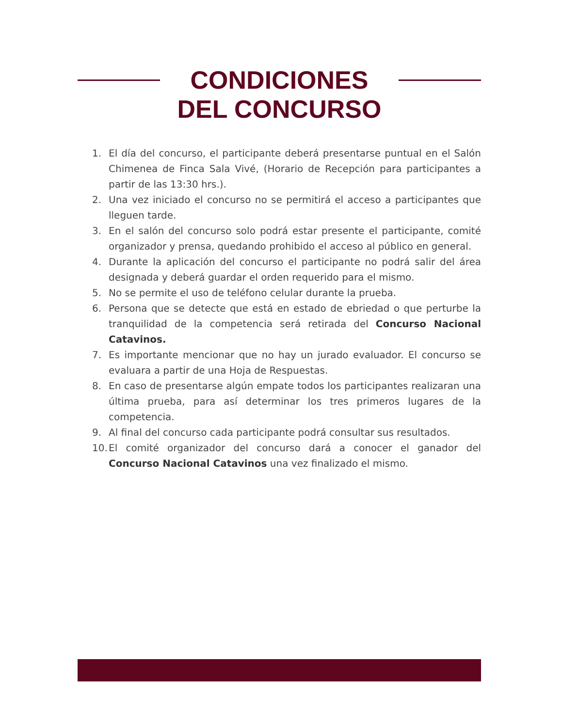CONDICIONES
DEL CONCURSO
1. El día del concurso, el participante deberá presentarse puntual en el Salón Chimenea de Finca Sala Vivé, (Horario de Recepción para participantes a partir de las 13:30 hrs.).
2. Una vez iniciado el concurso no se permitirá el acceso a participantes que lleguen tarde.
3. En el salón del concurso solo podrá estar presente el participante, comité organizador y prensa, quedando prohibido el acceso al público en general.
4. Durante la aplicación del concurso el participante no podrá salir del área designada y deberá guardar el orden requerido para el mismo.
5. No se permite el uso de teléfono celular durante la prueba.
6. Persona que se detecte que está en estado de ebriedad o que perturbe la tranquilidad de la competencia será retirada del Concurso Nacional Catavinos.
7. Es importante mencionar que no hay un jurado evaluador. El concurso se evaluara a partir de una Hoja de Respuestas.
8. En caso de presentarse algún empate todos los participantes realizaran una última prueba, para así determinar los tres primeros lugares de la competencia.
9. Al final del concurso cada participante podrá consultar sus resultados.
10. El comité organizador del concurso dará a conocer el ganador del Concurso Nacional Catavinos una vez finalizado el mismo.